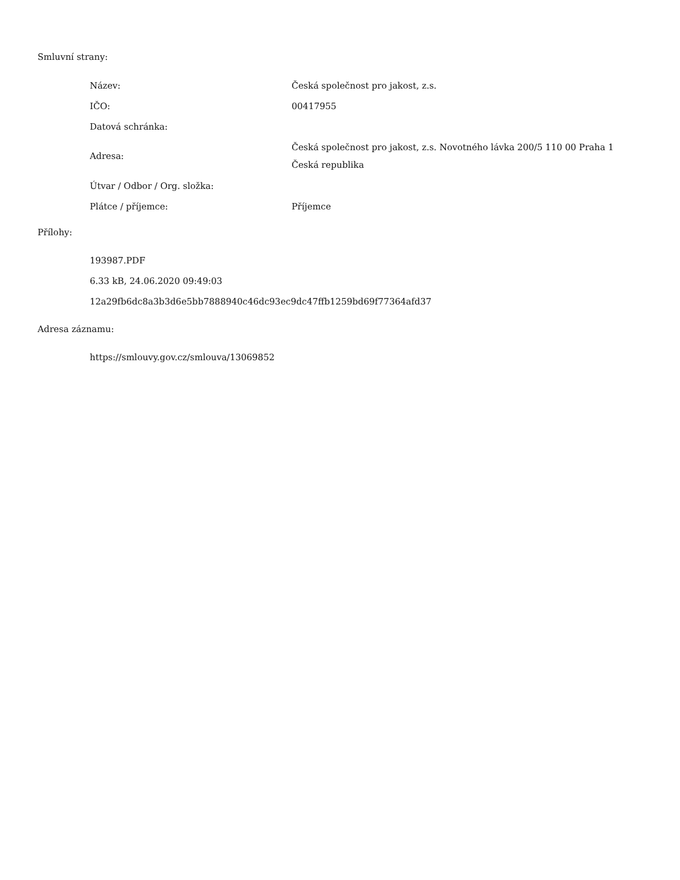Smluvní strany:
| Název: | Česká společnost pro jakost, z.s. |
| IČO: | 00417955 |
| Datová schránka: | |
| Adresa: | Česká společnost pro jakost, z.s. Novotného lávka 200/5 110 00 Praha 1 Česká republika |
| Útvar / Odbor / Org. složka: | |
| Plátce / příjemce: | Příjemce |
Přílohy:
193987.PDF
6.33 kB, 24.06.2020 09:49:03
12a29fb6dc8a3b3d6e5bb7888940c46dc93ec9dc47ffb1259bd69f77364afd37
Adresa záznamu:
https://smlouvy.gov.cz/smlouva/13069852